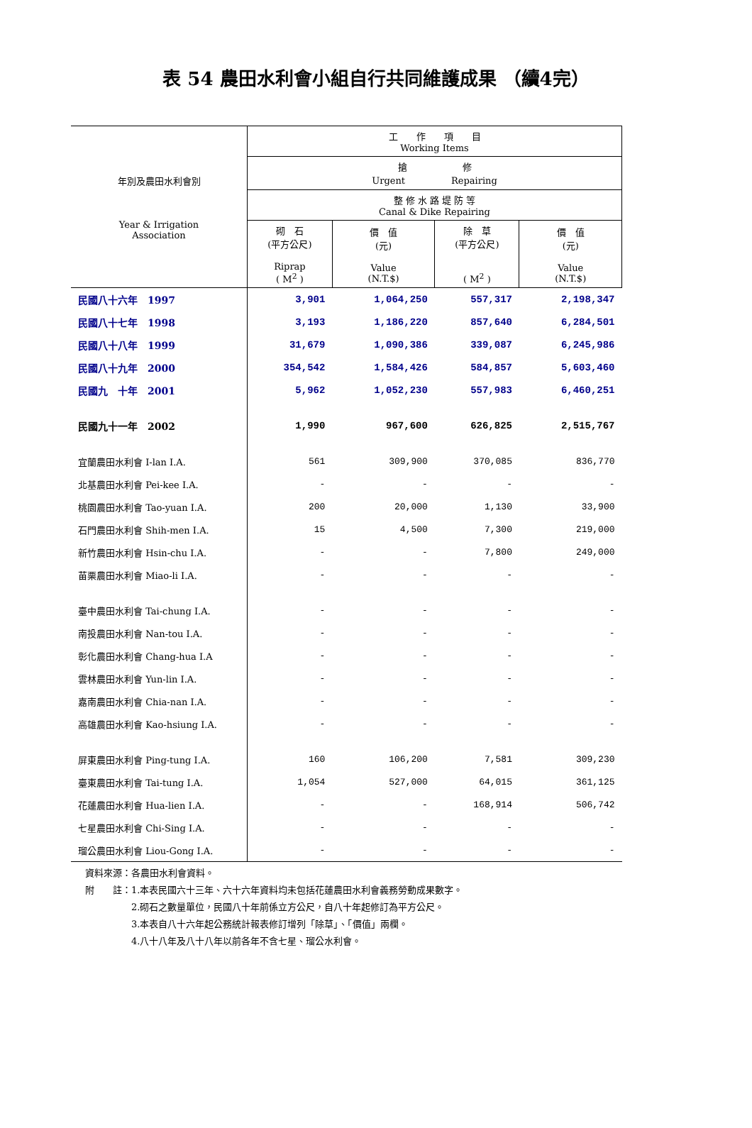表 54 農田水利會小組自行共同維護成果 （續4完）
| 年別及農田水利會別 Year & Irrigation Association | 工 作 項 目 Working Items | | | |
| --- | --- | --- | --- | --- |
| | 搶 修 Urgent Repairing | | | |
| | 整 修 水 路 堤 防 等 Canal & Dike Repairing | | | |
| | 砌 石 (平方公尺) Riprap ( M<sup>2</sup> ) | 價 值 (元) Value (N.T.$) | 除 草 (平方公尺) ( M<sup>2</sup> ) | 價 值 (元) Value (N.T.$) |
| 民國八十六年 1997 | 3,901 | 1,064,250 | 557,317 | 2,198,347 |
| 民國八十七年 1998 | 3,193 | 1,186,220 | 857,640 | 6,284,501 |
| 民國八十八年 1999 | 31,679 | 1,090,386 | 339,087 | 6,245,986 |
| 民國八十九年 2000 | 354,542 | 1,584,426 | 584,857 | 5,603,460 |
| 民國九 十年 2001 | 5,962 | 1,052,230 | 557,983 | 6,460,251 |
| 民國九十一年 2002 | 1,990 | 967,600 | 626,825 | 2,515,767 |
| 宜蘭農田水利會 I-lan I.A. | 561 | 309,900 | 370,085 | 836,770 |
| 北基農田水利會 Pei-kee I.A. | - | - | - | - |
| 桃園農田水利會 Tao-yuan I.A. | 200 | 20,000 | 1,130 | 33,900 |
| 石門農田水利會 Shih-men I.A. | 15 | 4,500 | 7,300 | 219,000 |
| 新竹農田水利會 Hsin-chu I.A. | - | - | 7,800 | 249,000 |
| 苗栗農田水利會 Miao-li I.A. | - | - | - | - |
| 臺中農田水利會 Tai-chung I.A. | - | - | - | - |
| 南投農田水利會 Nan-tou I.A. | - | - | - | - |
| 彰化農田水利會 Chang-hua I.A | - | - | - | - |
| 雲林農田水利會 Yun-lin I.A. | - | - | - | - |
| 嘉南農田水利會 Chia-nan I.A. | - | - | - | - |
| 高雄農田水利會 Kao-hsiung I.A. | - | - | - | - |
| 屏東農田水利會 Ping-tung I.A. | 160 | 106,200 | 7,581 | 309,230 |
| 臺東農田水利會 Tai-tung I.A. | 1,054 | 527,000 | 64,015 | 361,125 |
| 花蓮農田水利會 Hua-lien I.A. | - | - | 168,914 | 506,742 |
| 七星農田水利會 Chi-Sing I.A. | - | - | - | - |
| 瑠公農田水利會 Liou-Gong I.A. | - | - | - | - |
資料來源：各農田水利會資料。
附　　註：1.本表民國六十三年、六十六年資料均未包括花蓮農田水利會義務勞動成果數字。
　　　　　2.砌石之數量單位，民國八十年前係立方公尺，自八十年起修訂為平方公尺。
　　　　　3.本表自八十六年起公務統計報表修訂增列「除草」、「價值」兩欄。
　　　　　4.八十八年及八十八年以前各年不含七星、瑠公水利會。